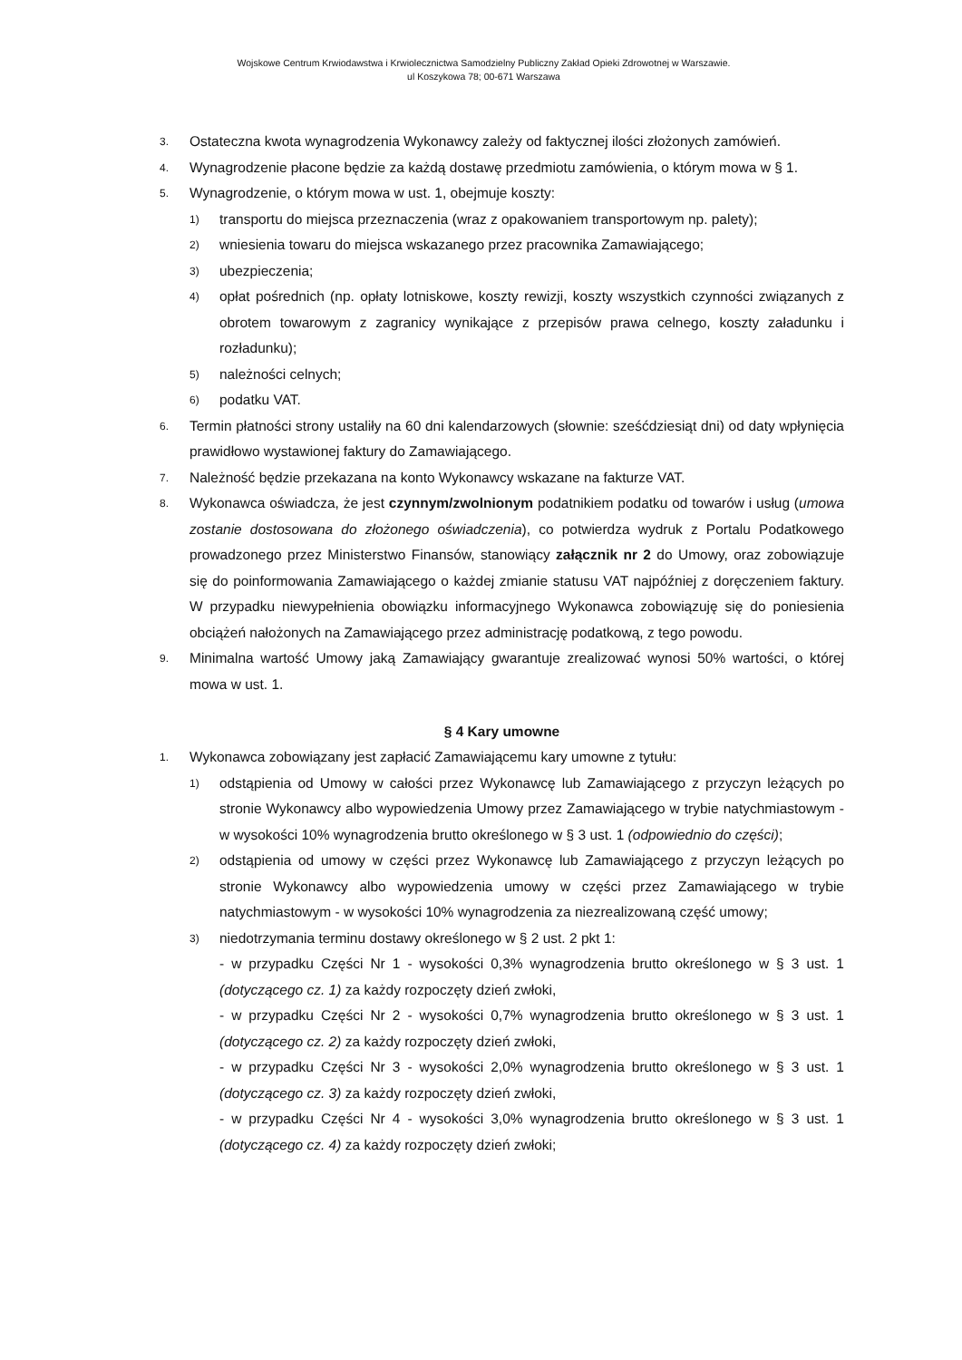Wojskowe Centrum Krwiodawstwa i Krwiolecznictwa Samodzielny Publiczny Zakład Opieki Zdrowotnej w Warszawie.
ul Koszykowa 78; 00-671 Warszawa
3. Ostateczna kwota wynagrodzenia Wykonawcy zależy od faktycznej ilości złożonych zamówień.
4. Wynagrodzenie płacone będzie za każdą dostawę przedmiotu zamówienia, o którym mowa w § 1.
5. Wynagrodzenie, o którym mowa w ust. 1, obejmuje koszty:
1) transportu do miejsca przeznaczenia (wraz z opakowaniem transportowym np. palety);
2) wniesienia towaru do miejsca wskazanego przez pracownika Zamawiającego;
3) ubezpieczenia;
4) opłat pośrednich (np. opłaty lotniskowe, koszty rewizji, koszty wszystkich czynności związanych z obrotem towarowym z zagranicy wynikające z przepisów prawa celnego, koszty załadunku i rozładunku);
5) należności celnych;
6) podatku VAT.
6. Termin płatności strony ustaliły na 60 dni kalendarzowych (słownie: sześćdziesiąt dni) od daty wpłynięcia prawidłowo wystawionej faktury do Zamawiającego.
7. Należność będzie przekazana na konto Wykonawcy wskazane na fakturze VAT.
8. Wykonawca oświadcza, że jest czynnym/zwolnionym podatnikiem podatku od towarów i usług (umowa zostanie dostosowana do złożonego oświadczenia), co potwierdza wydruk z Portalu Podatkowego prowadzonego przez Ministerstwo Finansów, stanowiący załącznik nr 2 do Umowy, oraz zobowiązuje się do poinformowania Zamawiającego o każdej zmianie statusu VAT najpóźniej z doręczeniem faktury. W przypadku niewypełnienia obowiązku informacyjnego Wykonawca zobowiązuję się do poniesienia obciążeń nałożonych na Zamawiającego przez administrację podatkową, z tego powodu.
9. Minimalna wartość Umowy jaką Zamawiający gwarantuje zrealizować wynosi 50% wartości, o której mowa w ust. 1.
§ 4 Kary umowne
1. Wykonawca zobowiązany jest zapłacić Zamawiającemu kary umowne z tytułu:
1) odstąpienia od Umowy w całości przez Wykonawcę lub Zamawiającego z przyczyn leżących po stronie Wykonawcy albo wypowiedzenia Umowy przez Zamawiającego w trybie natychmiastowym - w wysokości 10% wynagrodzenia brutto określonego w § 3 ust. 1 (odpowiednio do części);
2) odstąpienia od umowy w części przez Wykonawcę lub Zamawiającego z przyczyn leżących po stronie Wykonawcy albo wypowiedzenia umowy w części przez Zamawiającego w trybie natychmiastowym - w wysokości 10% wynagrodzenia za niezrealizowaną część umowy;
3) niedotrzymania terminu dostawy określonego w § 2 ust. 2 pkt 1:
- w przypadku Części Nr 1 - wysokości 0,3% wynagrodzenia brutto określonego w § 3 ust. 1 (dotyczącego cz. 1) za każdy rozpoczęty dzień zwłoki,
- w przypadku Części Nr 2 - wysokości 0,7% wynagrodzenia brutto określonego w § 3 ust. 1 (dotyczącego cz. 2) za każdy rozpoczęty dzień zwłoki,
- w przypadku Części Nr 3 - wysokości 2,0% wynagrodzenia brutto określonego w § 3 ust. 1 (dotyczącego cz. 3) za każdy rozpoczęty dzień zwłoki,
- w przypadku Części Nr 4 - wysokości 3,0% wynagrodzenia brutto określonego w § 3 ust. 1 (dotyczącego cz. 4) za każdy rozpoczęty dzień zwłoki;